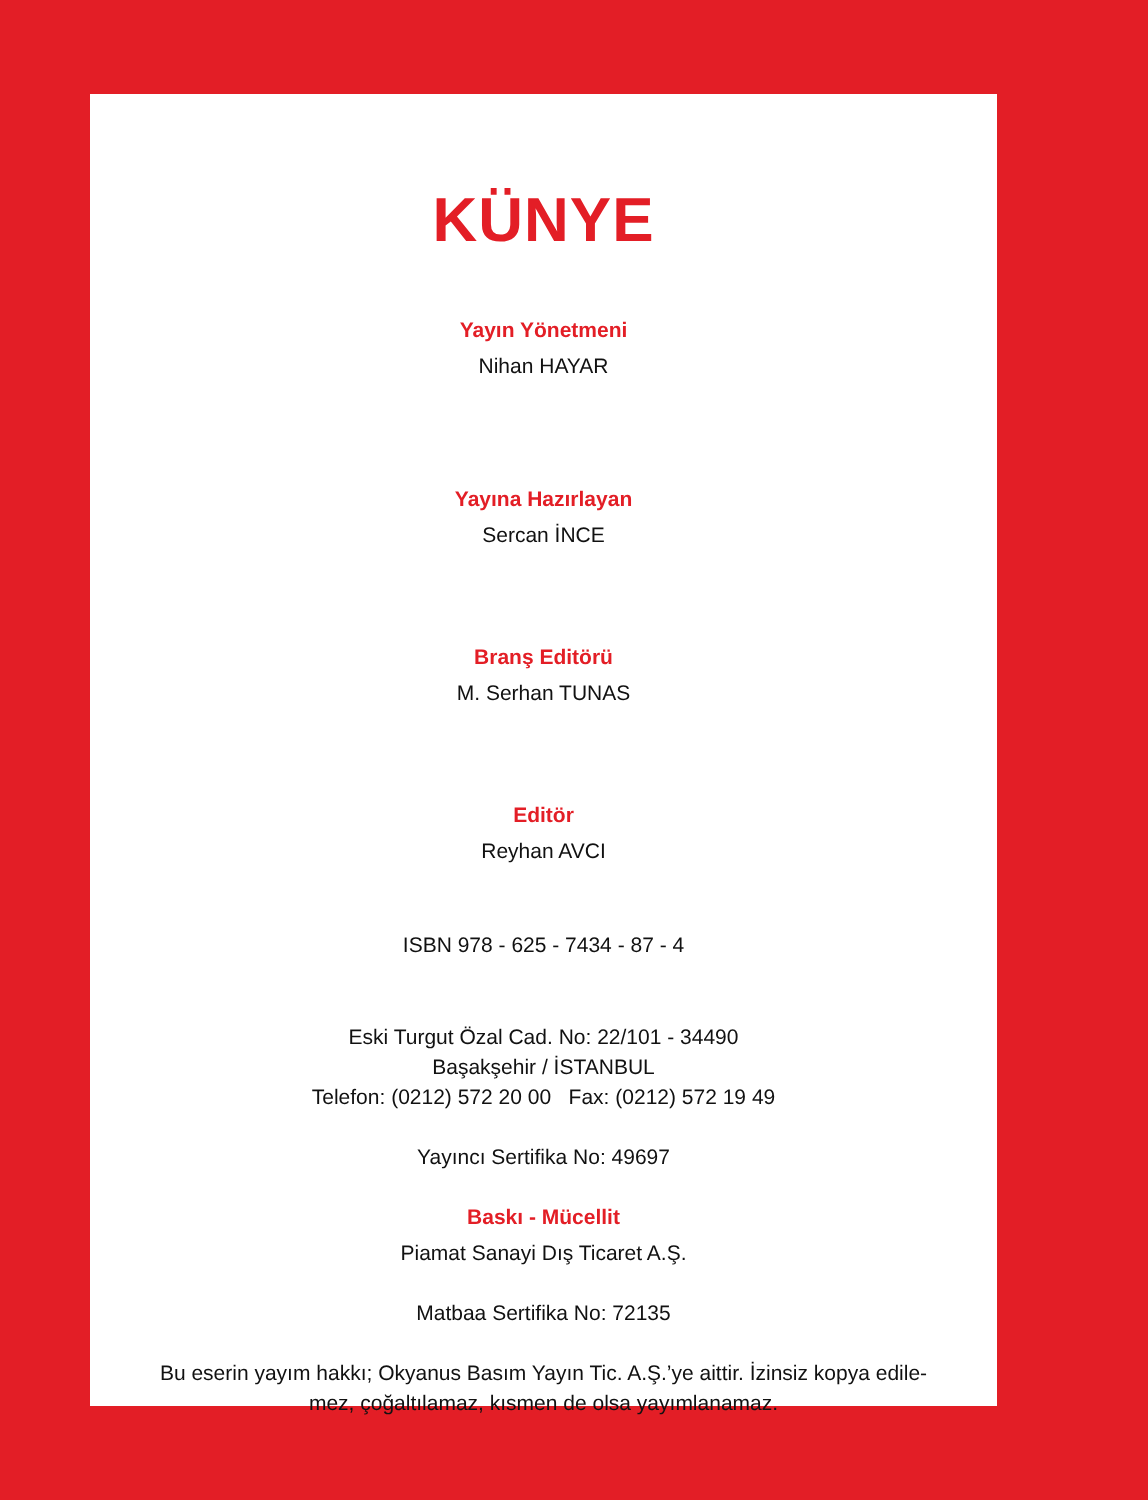KÜNYE
Yayın Yönetmeni
Nihan HAYAR
Yayına Hazırlayan
Sercan İNCE
Branş Editörü
M. Serhan TUNAS
Editör
Reyhan AVCI
ISBN 978 - 625 - 7434 - 87 - 4
Eski Turgut Özal Cad. No: 22/101 - 34490
Başakşehir / İSTANBUL
Telefon: (0212) 572 20 00 Fax: (0212) 572 19 49
Yayıncı Sertifika No: 49697
Baskı - Mücellit
Piamat Sanayi Dış Ticaret A.Ş.
Matbaa Sertifika No: 72135
Bu eserin yayım hakkı; Okyanus Basım Yayın Tic. A.Ş.’ye aittir. İzinsiz kopya edile-
mez, çoğaltılamaz, kısmen de olsa yayımlanamaz.